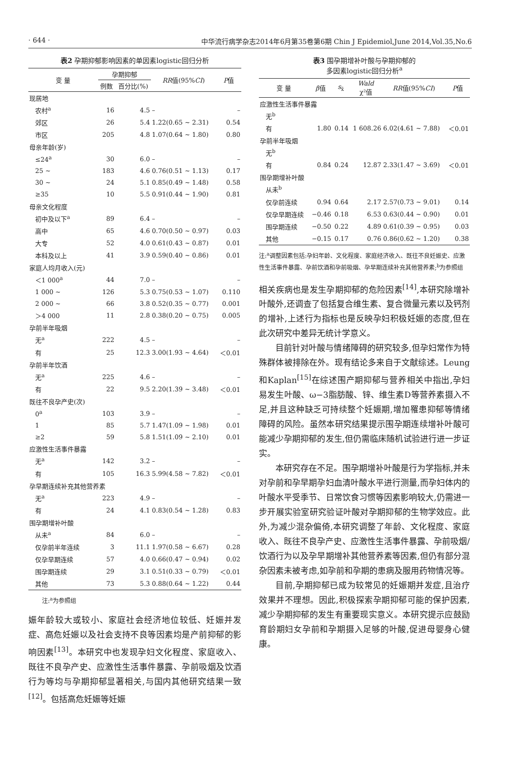· 644 · 中华流行病学杂志2014年6月第35卷第6期 Chin J Epidemiol,June 2014,Vol.35,No.6
表2 孕期抑郁影响因素的单因素logistic回归分析
| 变 量 | 孕期抑郁 | | RR 值(95% CI ) | P 值 |
| --- | --- | --- | --- | --- |
| | 例数 | 百分比(%) | | |
| 现居地 | | | | |
| 农村<sup>a</sup> | 16 | 4.5 | – | – |
| 郊区 | 26 | 5.4 | 1.22(0.65 ~ 2.31) | 0.54 |
| 市区 | 205 | 4.8 | 1.07(0.64 ~ 1.80) | 0.80 |
| 母亲年龄(岁) | | | | |
| ≤24<sup>a</sup> | 30 | 6.0 | – | – |
| 25 ~ | 183 | 4.6 | 0.76(0.51 ~ 1.13) | 0.17 |
| 30 ~ | 24 | 5.1 | 0.85(0.49 ~ 1.48) | 0.58 |
| ≥35 | 10 | 5.5 | 0.91(0.44 ~ 1.90) | 0.81 |
| 母亲文化程度 | | | | |
| 初中及以下<sup>a</sup> | 89 | 6.4 | – | – |
| 高中 | 65 | 4.6 | 0.70(0.50 ~ 0.97) | 0.03 |
| 大专 | 52 | 4.0 | 0.61(0.43 ~ 0.87) | 0.01 |
| 本科及以上 | 41 | 3.9 | 0.59(0.40 ~ 0.86) | 0.01 |
| 家庭人均月收入(元) | | | | |
| ＜1 000<sup>a</sup> | 44 | 7.0 | – | – |
| 1 000 ~ | 126 | 5.3 | 0.75(0.53 ~ 1.07) | 0.110 |
| 2 000 ~ | 66 | 3.8 | 0.52(0.35 ~ 0.77) | 0.001 |
| ＞4 000 | 11 | 2.8 | 0.38(0.20 ~ 0.75) | 0.005 |
| 孕前半年吸烟 | | | | |
| 无<sup>a</sup> | 222 | 4.5 | – | – |
| 有 | 25 | 12.3 | 3.00(1.93 ~ 4.64) | ＜0.01 |
| 孕前半年饮酒 | | | | |
| 无<sup>a</sup> | 225 | 4.6 | – | – |
| 有 | 22 | 9.5 | 2.20(1.39 ~ 3.48) | ＜0.01 |
| 既往不良孕产史(次) | | | | |
| 0<sup>a</sup> | 103 | 3.9 | – | – |
| 1 | 85 | 5.7 | 1.47(1.09 ~ 1.98) | 0.01 |
| ≥2 | 59 | 5.8 | 1.51(1.09 ~ 2.10) | 0.01 |
| 应激性生活事件暴露 | | | | |
| 无<sup>a</sup> | 142 | 3.2 | – | – |
| 有 | 105 | 16.3 | 5.99(4.58 ~ 7.82) | ＜0.01 |
| 孕早期连续补充其他营养素 | | | | |
| 无<sup>a</sup> | 223 | 4.9 | – | – |
| 有 | 24 | 4.1 | 0.83(0.54 ~ 1.28) | 0.83 |
| 围孕期增补叶酸 | | | | |
| 从未<sup>a</sup> | 84 | 6.0 | – | – |
| 仅孕前半年连续 | 3 | 11.1 | 1.97(0.58 ~ 6.67) | 0.28 |
| 仅孕早期连续 | 57 | 4.0 | 0.66(0.47 ~ 0.94) | 0.02 |
| 围孕期连续 | 29 | 3.1 | 0.51(0.33 ~ 0.79) | ＜0.01 |
| 其他 | 73 | 5.3 | 0.88(0.64 ~ 1.22) | 0.44 |
注:<sup>a</sup>为参照组
娠年龄较大或较小、家庭社会经济地位较低、妊娠并发症、高危妊娠以及社会支持不良等因素均是产前抑郁的影响因素<sup>[13]</sup>。本研究中也发现孕妇文化程度、家庭收入、既往不良孕产史、应激性生活事件暴露、孕前吸烟及饮酒行为等均与孕期抑郁显著相关,与国内其他研究结果一致<sup>[12]</sup>。包括高危妊娠等妊娠
表3 围孕期增补叶酸与孕期抑郁的 多因素logistic回归分析 <sup>a</sup>
| 变 量 | β 值 | s<sub>x̄</sub> | Wald χ²值 | RR 值(95% CI ) | P 值 |
| --- | --- | --- | --- | --- | --- |
| 应激性生活事件暴露 | | | | | |
| 无<sup>b</sup> | | | | | |
| 有 | 1.80 | 0.14 | 1 608.26 | 6.02(4.61 ~ 7.88) | ＜0.01 |
| 孕前半年吸烟 | | | | | |
| 无<sup>b</sup> | | | | | |
| 有 | 0.84 | 0.24 | 12.87 | 2.33(1.47 ~ 3.69) | ＜0.01 |
| 围孕期增补叶酸 | | | | | |
| 从未<sup>b</sup> | | | | | |
| 仅孕前连续 | 0.94 | 0.64 | 2.17 | 2.57(0.73 ~ 9.01) | 0.14 |
| 仅孕早期连续 | −0.46 | 0.18 | 6.53 | 0.63(0.44 ~ 0.90) | 0.01 |
| 围孕期连续 | −0.50 | 0.22 | 4.89 | 0.61(0.39 ~ 0.95) | 0.03 |
| 其他 | −0.15 | 0.17 | 0.76 | 0.86(0.62 ~ 1.20) | 0.38 |
注:<sup>a</sup>调整因素包括:孕妇年龄、文化程度、家庭经济收入、既往不良妊娠史、应激性生活事件暴露、孕前饮酒和孕前吸烟、孕早期连续补充其他营养素;<sup>b</sup>为参照组
相关疾病也是发生孕期抑郁的危险因素<sup>[14]</sup>,本研究除增补叶酸外,还调查了包括复合维生素、复合微量元素以及钙剂的增补,上述行为指标也是反映孕妇积极妊娠的态度,但在此次研究中差异无统计学意义。
目前针对叶酸与情绪障碍的研究较多,但孕妇常作为特殊群体被排除在外。现有结论多来自于文献综述。Leung和Kaplan<sup>[15]</sup>在综述围产期抑郁与营养相关中指出,孕妇易发生叶酸、ω−3脂肪酸、锌、维生素D等营养素摄入不足,并且这种缺乏可持续整个妊娠期,增加罹患抑郁等情绪障碍的风险。虽然本研究结果提示围孕期连续增补叶酸可能减少孕期抑郁的发生,但仍需临床随机试验进行进一步证实。
本研究存在不足。围孕期增补叶酸是行为学指标,并未对孕前和孕早期孕妇血清叶酸水平进行测量,而孕妇体内的叶酸水平受季节、日常饮食习惯等因素影响较大,仍需进一步开展实验室研究验证叶酸对孕期抑郁的生物学效应。此外,为减少混杂偏倚,本研究调整了年龄、文化程度、家庭收入、既往不良孕产史、应激性生活事件暴露、孕前吸烟/饮酒行为以及孕早期增补其他营养素等因素,但仍有部分混杂因素未被考虑,如孕前和孕期的患病及服用药物情况等。
目前,孕期抑郁已成为较常见的妊娠期并发症,且治疗效果并不理想。因此,积极探索孕期抑郁可能的保护因素,减少孕期抑郁的发生有重要现实意义。本研究提示应鼓励育龄期妇女孕前和孕期摄入足够的叶酸,促进母婴身心健康。